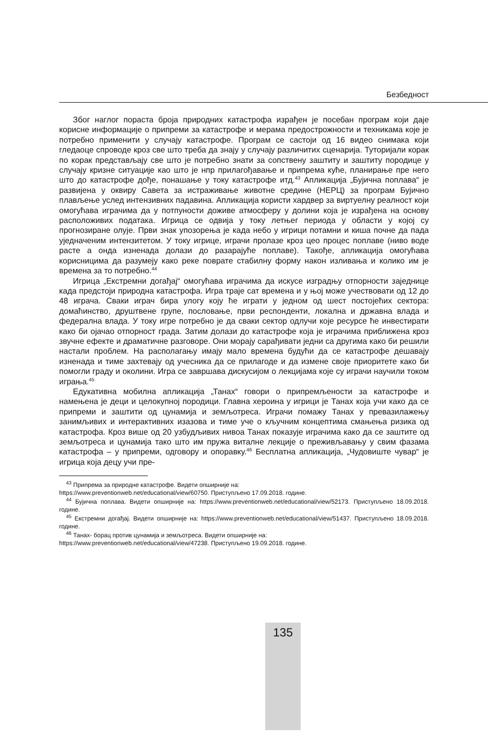Безбедност
Због наглог пораста броја природних катастрофа израђен је посебан програм који даје корисне информације о припреми за катастрофе и мерама предострожности и техникама које је потребно применити у случају катастрофе. Програм се састоји од 16 видео снимака који гледаоце спроводе кроз све што треба да знају у случају различитих сценарија. Туторијали корак по корак представљају све што је потребно знати за сопствену заштиту и заштиту породице у случају кризне ситуације као што је нпр прилагођавање и припрема куће, планирање пре него што до катастрофе дође, понашање у току катастрофе итд.<sup>43</sup> Апликација „Бујична поплава“ је развијена у оквиру Савета за истраживање животне средине (НЕРЦ) за програм Бујично плављење услед интензивних падавина. Апликација користи хардвер за виртуелну реалност који омогућава играчима да у потпуности доживе атмосферу у долини која је израђена на основу расположивих података. Игрица се одвија у току летњег периода у области у којој су прогнозиране олује. Први знак упозорења је када небо у игрици потамни и киша почне да пада уједначеним интензитетом. У току игрице, играчи пролазе кроз цео процес поплаве (ниво воде расте а онда изненада долази до разарајуће поплаве). Такође, апликација омогућава корисницима да разумеју како реке поврате стабилну форму након изливања и колико им је времена за то потребно.<sup>44</sup>
Игрица „Екстремни догађај“ омогућава играчима да искусе изградњу отпорности заједнице када предстоји природна катастрофа. Игра траје сат времена и у њој може учествовати од 12 до 48 играча. Сваки играч бира улогу коју ће играти у једном од шест постојећих сектора: домаћинство, друштвене групе, пословање, први респонденти, локална и државна влада и федерална влада. У току игре потребно је да сваки сектор одлучи које ресурсе ће инвестирати како би ојачао отпорност града. Затим долази до катастрофе која је играчима приближена кроз звучне ефекте и драматичне разговоре. Они морају сарађивати једни са другима како би решили настали проблем. На располагању имају мало времена будући да се катастрофе дешавају изненада и тиме захтевају од учесника да се прилагоде и да измене своје приоритете како би помогли граду и околини. Игра се завршава дискусијом о лекцијама које су играчи научили током играња.<sup>45</sup>
Едукативна мобилна апликација „Танах“ говори о припремљености за катастрофе и намењена је деци и целокупној породици. Главна хероина у игрици је Танах која учи како да се припреми и заштити од цунамија и земљотреса. Играчи помажу Танах у превазилажењу занимљивих и интерактивних изазова и тиме уче о кључним концептима смањења ризика од катастрофа. Кроз више од 20 узбудљивих нивоа Танах показује играчима како да се заштите од земљотреса и цунамија тако што им пружа виталне лекције о преживљавању у свим фазама катастрофа – у припреми, одговору и опоравку.<sup>46</sup> Бесплатна апликација, „Чудовиште чувар“ је игрица која децу учи пре-
<sup>43</sup> Припрема за природне катастрофе. Видети опширније на:
https://www.preventionweb.net/educational/view/60750. Приступљено 17.09.2018. године.
<sup>44</sup> Бујична поплава. Видети опширније на: https://www.preventionweb.net/educational/view/52173. Приступљено 18.09.2018. године.
<sup>45</sup> Екстремни догађај. Видети опширније на: https://www.preventionweb.net/educational/view/51437. Приступљено 18.09.2018. године.
<sup>46</sup> Танах- борац против цунамија и земљотреса. Видети опширније на:
https://www.preventionweb.net/educational/view/47238. Приступљено 19.09.2018. године.
135